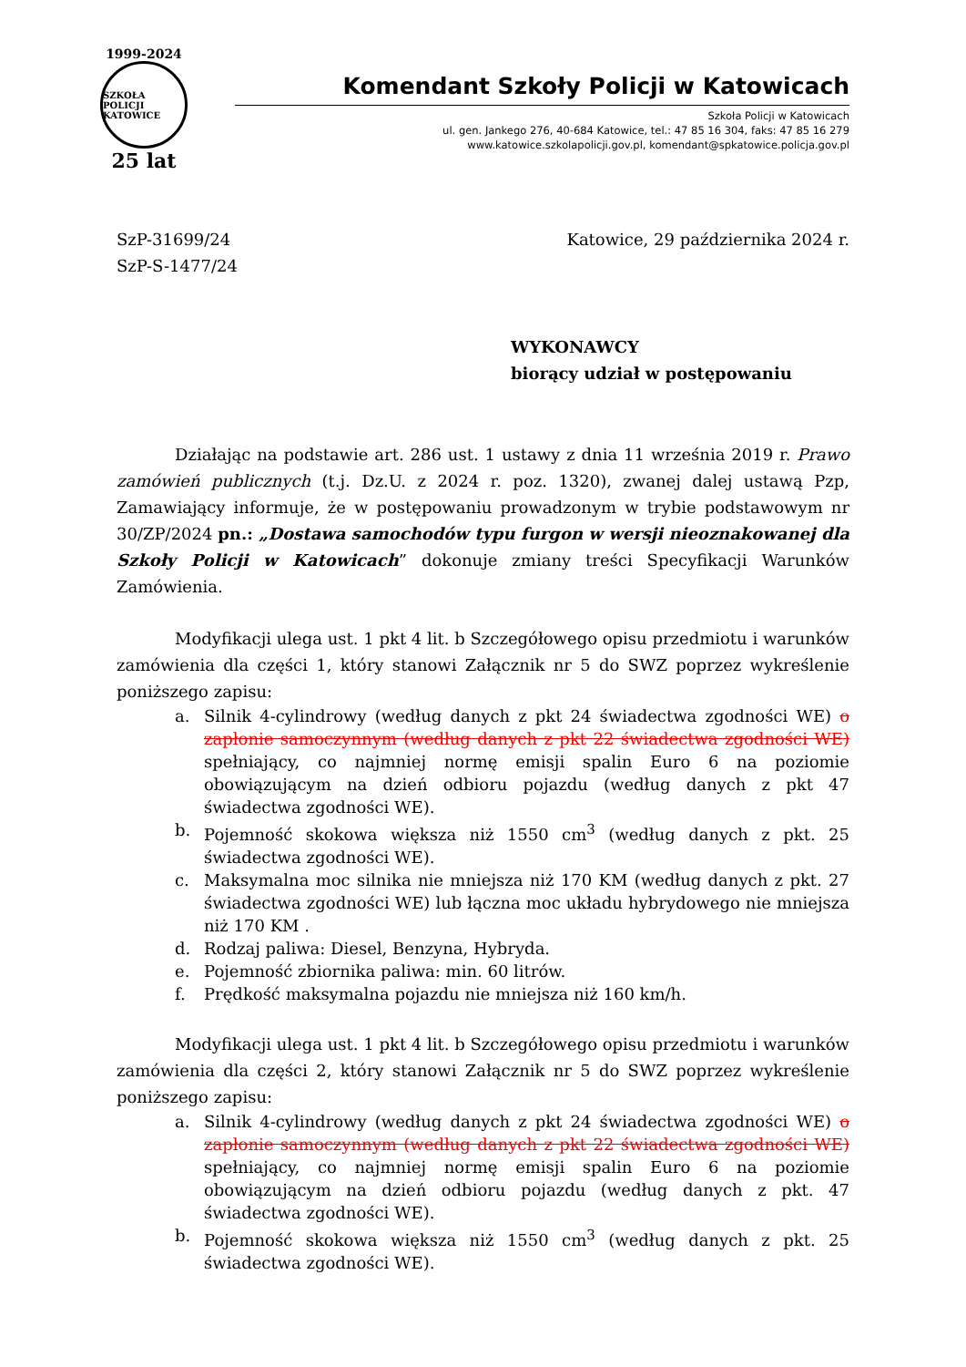1999-2024
SZKOŁA POLICJI KATOWICE
25 lat
Komendant Szkoły Policji w Katowicach
Szkoła Policji w Katowicach
ul. gen. Jankego 276, 40-684 Katowice, tel.: 47 85 16 304, faks: 47 85 16 279
www.katowice.szkolapolicji.gov.pl, komendant@spkatowice.policja.gov.pl
SzP-31699/24
SzP-S-1477/24
Katowice, 29 października 2024 r.
WYKONAWCY
biorący udział w postępowaniu
Działając na podstawie art. 286 ust. 1 ustawy z dnia 11 września 2019 r. Prawo zamówień publicznych (t.j. Dz.U. z 2024 r. poz. 1320), zwanej dalej ustawą Pzp, Zamawiający informuje, że w postępowaniu prowadzonym w trybie podstawowym nr 30/ZP/2024 pn.: „Dostawa samochodów typu furgon w wersji nieoznakowanej dla Szkoły Policji w Katowicach” dokonuje zmiany treści Specyfikacji Warunków Zamówienia.
Modyfikacji ulega ust. 1 pkt 4 lit. b Szczegółowego opisu przedmiotu i warunków zamówienia dla części 1, który stanowi Załącznik nr 5 do SWZ poprzez wykreślenie poniższego zapisu:
a. Silnik 4-cylindrowy (według danych z pkt 24 świadectwa zgodności WE) o zapłonie samoczynnym (według danych z pkt 22 świadectwa zgodności WE) spełniający, co najmniej normę emisji spalin Euro 6 na poziomie obowiązującym na dzień odbioru pojazdu (według danych z pkt 47 świadectwa zgodności WE).
b. Pojemność skokowa większa niż 1550 cm<sup>3</sup> (według danych z pkt. 25 świadectwa zgodności WE).
c. Maksymalna moc silnika nie mniejsza niż 170 KM (według danych z pkt. 27 świadectwa zgodności WE) lub łączna moc układu hybrydowego nie mniejsza niż 170 KM .
d. Rodzaj paliwa: Diesel, Benzyna, Hybryda.
e. Pojemność zbiornika paliwa: min. 60 litrów.
f. Prędkość maksymalna pojazdu nie mniejsza niż 160 km/h.
Modyfikacji ulega ust. 1 pkt 4 lit. b Szczegółowego opisu przedmiotu i warunków zamówienia dla części 2, który stanowi Załącznik nr 5 do SWZ poprzez wykreślenie poniższego zapisu:
a. Silnik 4-cylindrowy (według danych z pkt 24 świadectwa zgodności WE) o zapłonie samoczynnym (według danych z pkt 22 świadectwa zgodności WE) spełniający, co najmniej normę emisji spalin Euro 6 na poziomie obowiązującym na dzień odbioru pojazdu (według danych z pkt. 47 świadectwa zgodności WE).
b. Pojemność skokowa większa niż 1550 cm<sup>3</sup> (według danych z pkt. 25 świadectwa zgodności WE).